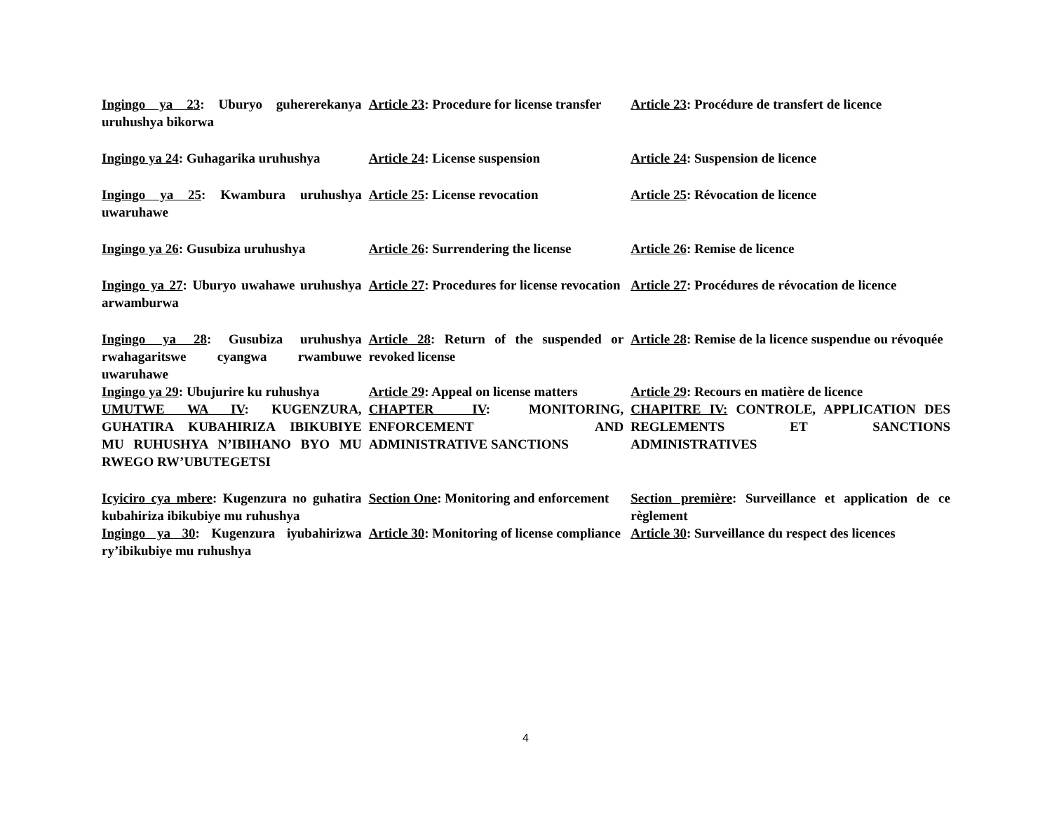| Ingingo ya 23 : Uburyo guhererekanya uruhushya bikorwa | Article 23 : Procedure for license transfer | Article 23 : Procédure de transfert de licence |
| Ingingo ya 24 : Guhagarika uruhushya | Article 24 : License suspension | Article 24 : Suspension de licence |
| Ingingo ya 25 : Kwambura uruhushya uwaruhawe | Article 25 : License revocation | Article 25 : Révocation de licence |
| Ingingo ya 26 : Gusubiza uruhushya | Article 26 : Surrendering the license | Article 26 : Remise de licence |
| Ingingo ya 27 : Uburyo uwahawe uruhushya arwamburwa | Article 27 : Procedures for license revocation | Article 27 : Procédures de révocation de licence |
| Ingingo ya 28 : Gusubiza uruhushya rwahagaritswe cyangwa rwambuwe uwaruhawe | Article 28 : Return of the suspended or revoked license | Article 28 : Remise de la licence suspendue ou révoquée |
| Ingingo ya 29 : Ubujurire ku ruhushya | Article 29 : Appeal on license matters | Article 29 : Recours en matière de licence |
| UMUTWE WA IV : KUGENZURA, GUHATIRA KUBAHIRIZA IBIKUBIYE MU RUHUSHYA N’IBIHANO BYO MU RWEGO RW’UBUTEGETSI | CHAPTER IV : MONITORING, ENFORCEMENT AND ADMINISTRATIVE SANCTIONS | CHAPITRE IV: CONTROLE, APPLICATION DES REGLEMENTS ET SANCTIONS ADMINISTRATIVES |
| Icyiciro cya mbere : Kugenzura no guhatira kubahiriza ibikubiye mu ruhushya | Section One : Monitoring and enforcement | Section première : Surveillance et application de ce règlement |
| Ingingo ya 30 : Kugenzura iyubahirizwa ry’ibikubiye mu ruhushya | Article 30 : Monitoring of license compliance | Article 30 : Surveillance du respect des licences |
4